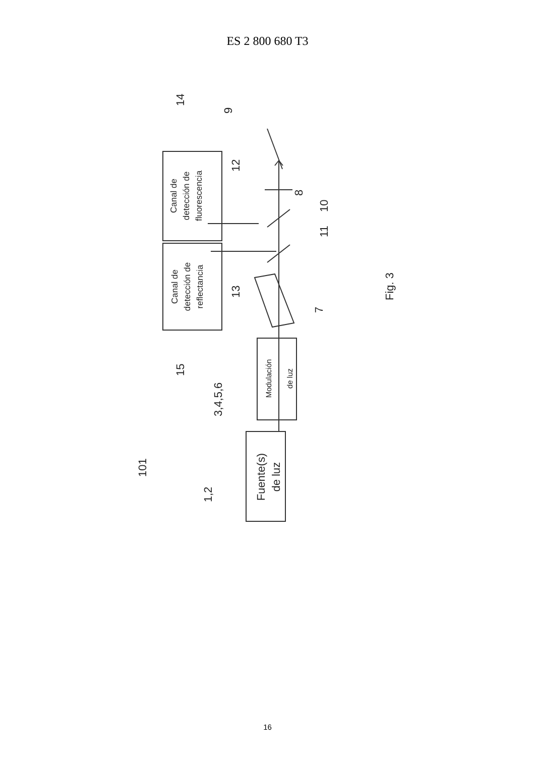ES 2 800 680 T3
Canal de
detección de
fluorescencia
Canal de
detección de
reflectancia
Modulación
de luz
Fuente(s)
de luz
14
9
12
8
10
11
13
7
15
3,4,5,6
101
1,2
Fig. 3
16